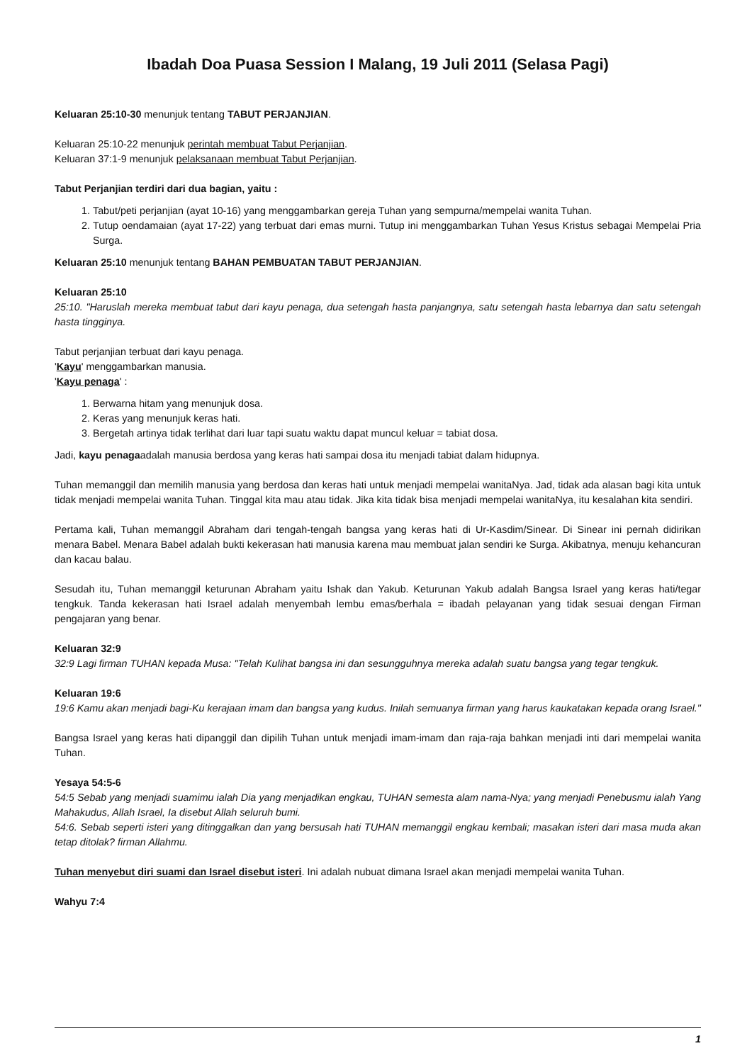Ibadah Doa Puasa Session I Malang, 19 Juli 2011 (Selasa Pagi)
Keluaran 25:10-30 menunjuk tentang TABUT PERJANJIAN.
Keluaran 25:10-22 menunjuk perintah membuat Tabut Perjanjian.
Keluaran 37:1-9 menunjuk pelaksanaan membuat Tabut Perjanjian.
Tabut Perjanjian terdiri dari dua bagian, yaitu :
1. Tabut/peti perjanjian (ayat 10-16) yang menggambarkan gereja Tuhan yang sempurna/mempelai wanita Tuhan.
2. Tutup oendamaian (ayat 17-22) yang terbuat dari emas murni. Tutup ini menggambarkan Tuhan Yesus Kristus sebagai Mempelai Pria Surga.
Keluaran 25:10 menunjuk tentang BAHAN PEMBUATAN TABUT PERJANJIAN.
Keluaran 25:10
25:10. "Haruslah mereka membuat tabut dari kayu penaga, dua setengah hasta panjangnya, satu setengah hasta lebarnya dan satu setengah hasta tingginya.
Tabut perjanjian terbuat dari kayu penaga.
'Kayu' menggambarkan manusia.
'Kayu penaga' :
1. Berwarna hitam yang menunjuk dosa.
2. Keras yang menunjuk keras hati.
3. Bergetah artinya tidak terlihat dari luar tapi suatu waktu dapat muncul keluar = tabiat dosa.
Jadi, kayu penagaadalah manusia berdosa yang keras hati sampai dosa itu menjadi tabiat dalam hidupnya.
Tuhan memanggil dan memilih manusia yang berdosa dan keras hati untuk menjadi mempelai wanitaNya. Jad, tidak ada alasan bagi kita untuk tidak menjadi mempelai wanita Tuhan. Tinggal kita mau atau tidak. Jika kita tidak bisa menjadi mempelai wanitaNya, itu kesalahan kita sendiri.
Pertama kali, Tuhan memanggil Abraham dari tengah-tengah bangsa yang keras hati di Ur-Kasdim/Sinear. Di Sinear ini pernah didirikan menara Babel. Menara Babel adalah bukti kekerasan hati manusia karena mau membuat jalan sendiri ke Surga. Akibatnya, menuju kehancuran dan kacau balau.
Sesudah itu, Tuhan memanggil keturunan Abraham yaitu Ishak dan Yakub. Keturunan Yakub adalah Bangsa Israel yang keras hati/tegar tengkuk. Tanda kekerasan hati Israel adalah menyembah lembu emas/berhala = ibadah pelayanan yang tidak sesuai dengan Firman pengajaran yang benar.
Keluaran 32:9
32:9 Lagi firman TUHAN kepada Musa: "Telah Kulihat bangsa ini dan sesungguhnya mereka adalah suatu bangsa yang tegar tengkuk.
Keluaran 19:6
19:6 Kamu akan menjadi bagi-Ku kerajaan imam dan bangsa yang kudus. Inilah semuanya firman yang harus kaukatakan kepada orang Israel."
Bangsa Israel yang keras hati dipanggil dan dipilih Tuhan untuk menjadi imam-imam dan raja-raja bahkan menjadi inti dari mempelai wanita Tuhan.
Yesaya 54:5-6
54:5 Sebab yang menjadi suamimu ialah Dia yang menjadikan engkau, TUHAN semesta alam nama-Nya; yang menjadi Penebusmu ialah Yang Mahakudus, Allah Israel, Ia disebut Allah seluruh bumi.
54:6. Sebab seperti isteri yang ditinggalkan dan yang bersusah hati TUHAN memanggil engkau kembali; masakan isteri dari masa muda akan tetap ditolak? firman Allahmu.
Tuhan menyebut diri suami dan Israel disebut isteri. Ini adalah nubuat dimana Israel akan menjadi mempelai wanita Tuhan.
Wahyu 7:4
1